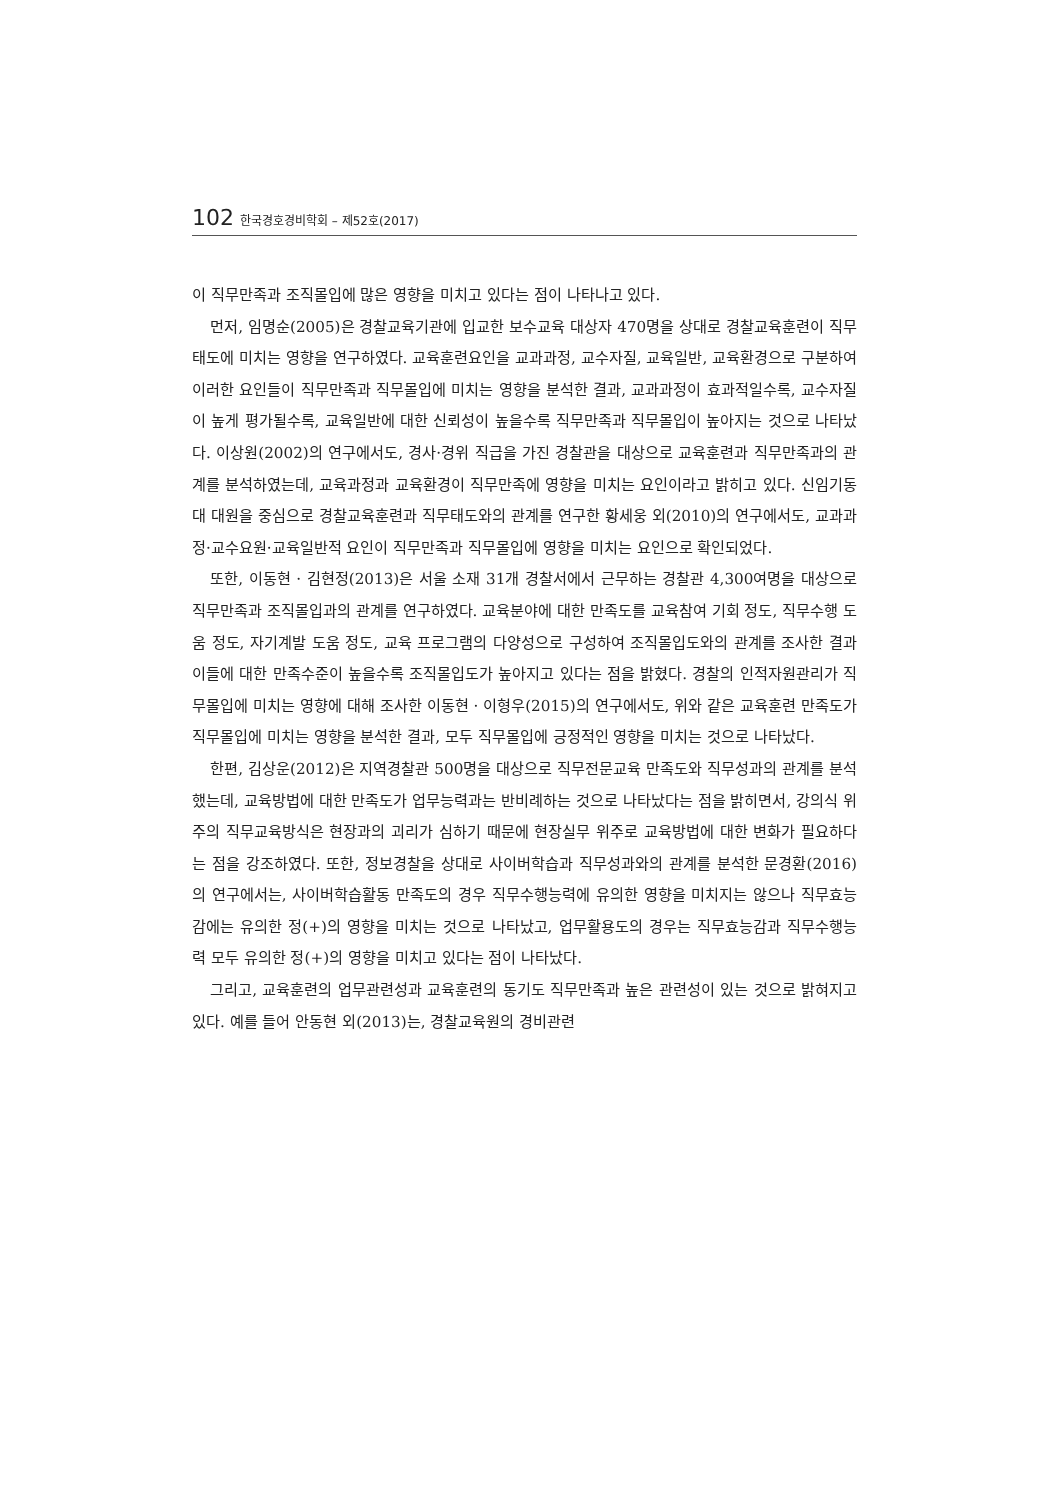102 한국경호경비학회 – 제52호(2017)
이 직무만족과 조직몰입에 많은 영향을 미치고 있다는 점이 나타나고 있다.
먼저, 임명순(2005)은 경찰교육기관에 입교한 보수교육 대상자 470명을 상대로 경찰교육훈련이 직무태도에 미치는 영향을 연구하였다. 교육훈련요인을 교과과정, 교수자질, 교육일반, 교육환경으로 구분하여 이러한 요인들이 직무만족과 직무몰입에 미치는 영향을 분석한 결과, 교과과정이 효과적일수록, 교수자질이 높게 평가될수록, 교육일반에 대한 신뢰성이 높을수록 직무만족과 직무몰입이 높아지는 것으로 나타났다. 이상원(2002)의 연구에서도, 경사·경위 직급을 가진 경찰관을 대상으로 교육훈련과 직무만족과의 관계를 분석하였는데, 교육과정과 교육환경이 직무만족에 영향을 미치는 요인이라고 밝히고 있다. 신임기동대 대원을 중심으로 경찰교육훈련과 직무태도와의 관계를 연구한 황세웅 외(2010)의 연구에서도, 교과과정·교수요원·교육일반적 요인이 직무만족과 직무몰입에 영향을 미치는 요인으로 확인되었다.
또한, 이동현 · 김현정(2013)은 서울 소재 31개 경찰서에서 근무하는 경찰관 4,300여명을 대상으로 직무만족과 조직몰입과의 관계를 연구하였다. 교육분야에 대한 만족도를 교육참여 기회 정도, 직무수행 도움 정도, 자기계발 도움 정도, 교육 프로그램의 다양성으로 구성하여 조직몰입도와의 관계를 조사한 결과 이들에 대한 만족수준이 높을수록 조직몰입도가 높아지고 있다는 점을 밝혔다. 경찰의 인적자원관리가 직무몰입에 미치는 영향에 대해 조사한 이동현 · 이형우(2015)의 연구에서도, 위와 같은 교육훈련 만족도가 직무몰입에 미치는 영향을 분석한 결과, 모두 직무몰입에 긍정적인 영향을 미치는 것으로 나타났다.
한편, 김상운(2012)은 지역경찰관 500명을 대상으로 직무전문교육 만족도와 직무성과의 관계를 분석했는데, 교육방법에 대한 만족도가 업무능력과는 반비례하는 것으로 나타났다는 점을 밝히면서, 강의식 위주의 직무교육방식은 현장과의 괴리가 심하기 때문에 현장실무 위주로 교육방법에 대한 변화가 필요하다는 점을 강조하였다. 또한, 정보경찰을 상대로 사이버학습과 직무성과와의 관계를 분석한 문경환(2016)의 연구에서는, 사이버학습활동 만족도의 경우 직무수행능력에 유의한 영향을 미치지는 않으나 직무효능감에는 유의한 정(+)의 영향을 미치는 것으로 나타났고, 업무활용도의 경우는 직무효능감과 직무수행능력 모두 유의한 정(+)의 영향을 미치고 있다는 점이 나타났다.
그리고, 교육훈련의 업무관련성과 교육훈련의 동기도 직무만족과 높은 관련성이 있는 것으로 밝혀지고 있다. 예를 들어 안동현 외(2013)는, 경찰교육원의 경비관련